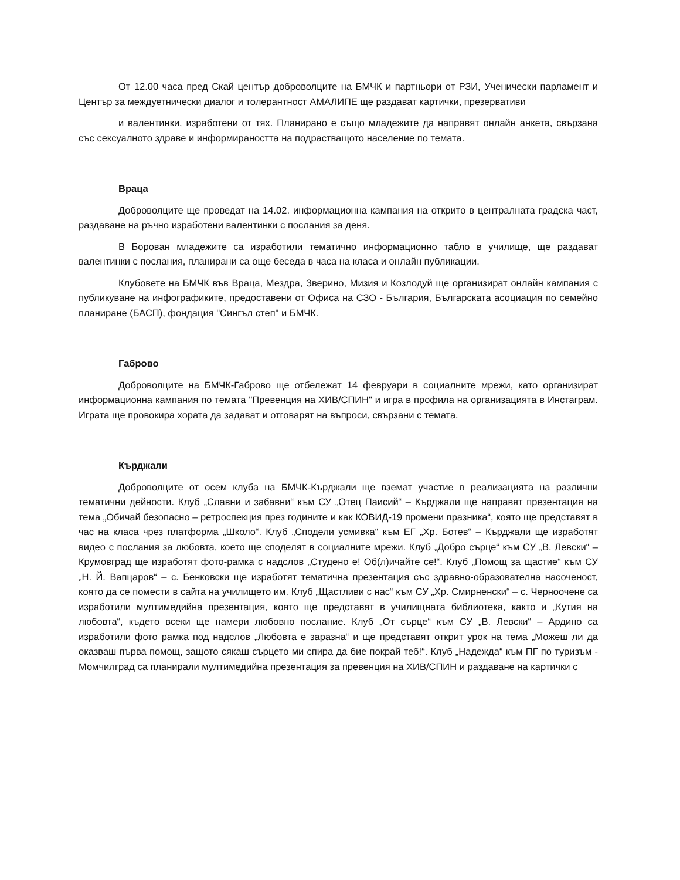От 12.00 часа пред Скай център доброволците на БМЧК и партньори от РЗИ, Ученически парламент и Център за междуетнически диалог и толерантност АМАЛИПЕ ще раздават картички, презервативи
и валентинки, изработени от тях. Планирано е също младежите да направят онлайн анкета, свързана със сексуалното здраве и информираността на подрастващото население по темата.
Враца
Доброволците ще проведат на 14.02. информационна кампания на открито в централната градска част, раздаване на ръчно изработени валентинки с послания за деня.
В Борован младежите са изработили тематично информационно табло в училище, ще раздават валентинки с послания, планирани са още беседа в часа на класа и онлайн публикации.
Клубовете на БМЧК във Враца, Мездра, Зверино, Мизия и Козлодуй ще организират онлайн кампания с публикуване на инфографиките, предоставени от Офиса на СЗО - България, Българската асоциация по семейно планиране (БАСП), фондация "Сингъл степ" и БМЧК.
Габрово
Доброволците на БМЧК-Габрово ще отбележат 14 февруари в социалните мрежи, като организират информационна кампания по темата "Превенция на ХИВ/СПИН" и игра в профила на организацията в Инстаграм. Играта ще провокира хората да задават и отговарят на въпроси, свързани с темата.
Кърджали
Доброволците от осем клуба на БМЧК-Кърджали ще вземат участие в реализацията на различни тематични дейности. Клуб „Славни и забавни“ към СУ „Отец Паисий“ – Кърджали ще направят презентация на тема „Обичай безопасно – ретроспекция през годините и как КОВИД-19 промени празника“, която ще представят в час на класа чрез платформа „Школо“. Клуб „Сподели усмивка“ към ЕГ „Хр. Ботев“ – Кърджали ще изработят видео с послания за любовта, което ще споделят в социалните мрежи. Клуб „Добро сърце“ към СУ „В. Левски“ – Крумовград ще изработят фото-рамка с надслов „Студено е! Об(л)ичайте се!“. Клуб „Помощ за щастие“ към СУ „Н. Й. Вапцаров“ – с. Бенковски ще изработят тематична презентация със здравно-образователна насоченост, която да се помести в сайта на училището им. Клуб „Щастливи с нас“ към СУ „Хр. Смирненски“ – с. Черноочене са изработили мултимедийна презентация, която ще представят в училищната библиотека, както и „Кутия на любовта“, където всеки ще намери любовно послание. Клуб „От сърце“ към СУ „В. Левски“ – Ардино са изработили фото рамка под надслов „Любовта е заразна“ и ще представят открит урок на тема „Можеш ли да оказваш първа помощ, защото сякаш сърцето ми спира да бие покрай теб!“. Клуб „Надежда“ към ПГ по туризъм - Момчилград са планирали мултимедийна презентация за превенция на ХИВ/СПИН и раздаване на картички с